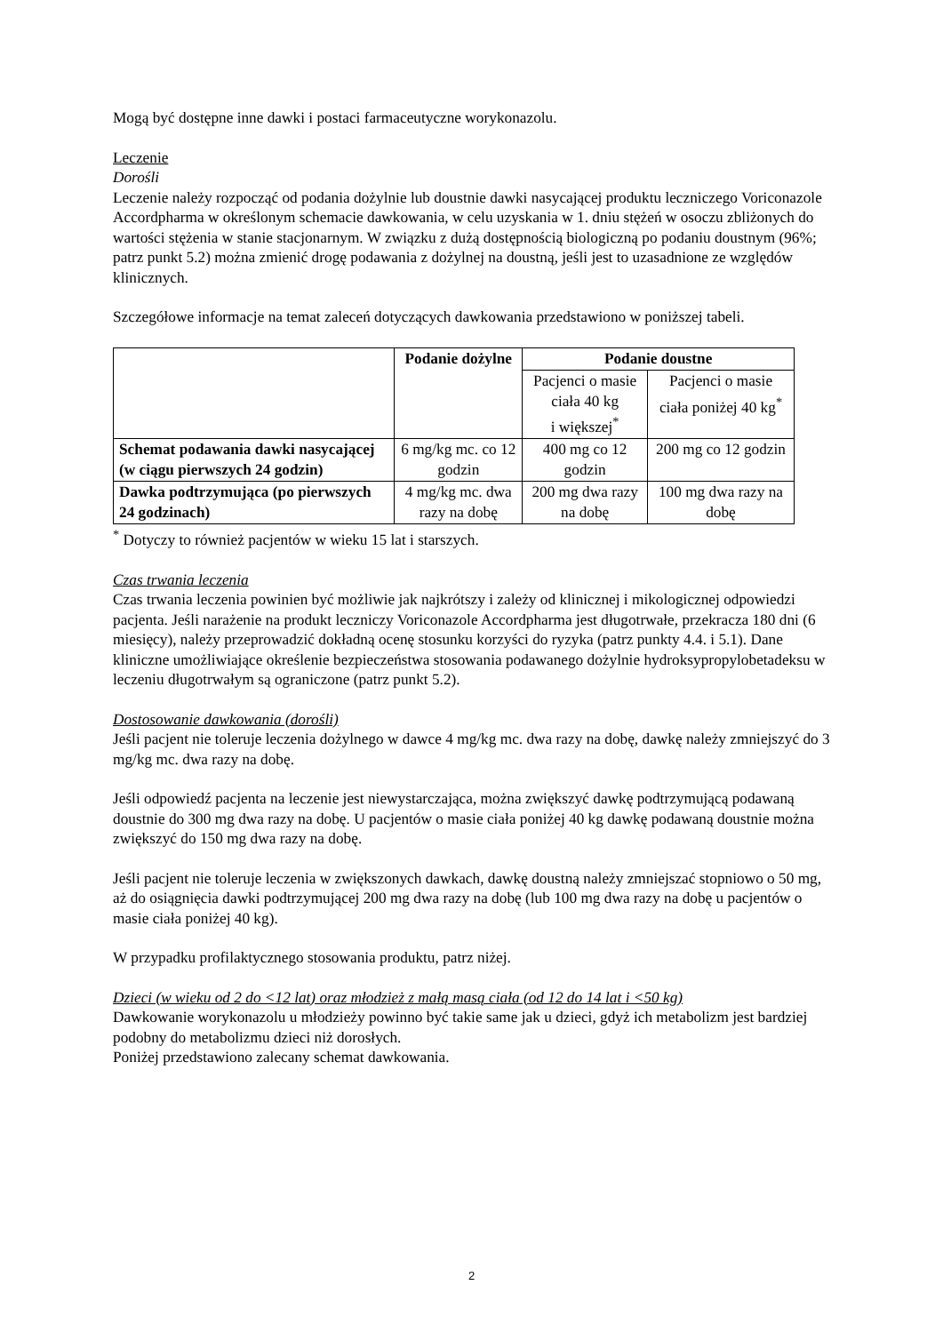Mogą być dostępne inne dawki i postaci farmaceutyczne worykonazolu.
Leczenie
Dorośli
Leczenie należy rozpocząć od podania dożylnie lub doustnie dawki nasycającej produktu leczniczego Voriconazole Accordpharma w określonym schemacie dawkowania, w celu uzyskania w 1. dniu stężeń w osoczu zbliżonych do wartości stężenia w stanie stacjonarnym. W związku z dużą dostępnością biologiczną po podaniu doustnym (96%; patrz punkt 5.2) można zmienić drogę podawania z dożylnej na doustną, jeśli jest to uzasadnione ze względów klinicznych.
Szczegółowe informacje na temat zaleceń dotyczących dawkowania przedstawiono w poniższej tabeli.
| | Podanie dożylne | Podanie doustne | |
| --- | --- | --- | --- |
| | | Pacjenci o masie ciała 40 kg i większej<sup>*</sup> | Pacjenci o masie ciała poniżej 40 kg<sup>*</sup> |
| Schemat podawania dawki nasycającej (w ciągu pierwszych 24 godzin) | 6 mg/kg mc. co 12 godzin | 400 mg co 12 godzin | 200 mg co 12 godzin |
| Dawka podtrzymująca (po pierwszych 24 godzinach) | 4 mg/kg mc. dwa razy na dobę | 200 mg dwa razy na dobę | 100 mg dwa razy na dobę |
<sup>*</sup> Dotyczy to również pacjentów w wieku 15 lat i starszych.
Czas trwania leczenia
Czas trwania leczenia powinien być możliwie jak najkrótszy i zależy od klinicznej i mikologicznej odpowiedzi pacjenta. Jeśli narażenie na produkt leczniczy Voriconazole Accordpharma jest długotrwałe, przekracza 180 dni (6 miesięcy), należy przeprowadzić dokładną ocenę stosunku korzyści do ryzyka (patrz punkty 4.4. i 5.1). Dane kliniczne umożliwiające określenie bezpieczeństwa stosowania podawanego dożylnie hydroksypropylobetadeksu w leczeniu długotrwałym są ograniczone (patrz punkt 5.2).
Dostosowanie dawkowania (dorośli)
Jeśli pacjent nie toleruje leczenia dożylnego w dawce 4 mg/kg mc. dwa razy na dobę, dawkę należy zmniejszyć do 3 mg/kg mc. dwa razy na dobę.
Jeśli odpowiedź pacjenta na leczenie jest niewystarczająca, można zwiększyć dawkę podtrzymującą podawaną doustnie do 300 mg dwa razy na dobę. U pacjentów o masie ciała poniżej 40 kg dawkę podawaną doustnie można zwiększyć do 150 mg dwa razy na dobę.
Jeśli pacjent nie toleruje leczenia w zwiększonych dawkach, dawkę doustną należy zmniejszać stopniowo o 50 mg, aż do osiągnięcia dawki podtrzymującej 200 mg dwa razy na dobę (lub 100 mg dwa razy na dobę u pacjentów o masie ciała poniżej 40 kg).
W przypadku profilaktycznego stosowania produktu, patrz niżej.
Dzieci (w wieku od 2 do <12 lat) oraz młodzież z małą masą ciała (od 12 do 14 lat i <50 kg)
Dawkowanie worykonazolu u młodzieży powinno być takie same jak u dzieci, gdyż ich metabolizm jest bardziej podobny do metabolizmu dzieci niż dorosłych.
Poniżej przedstawiono zalecany schemat dawkowania.
2